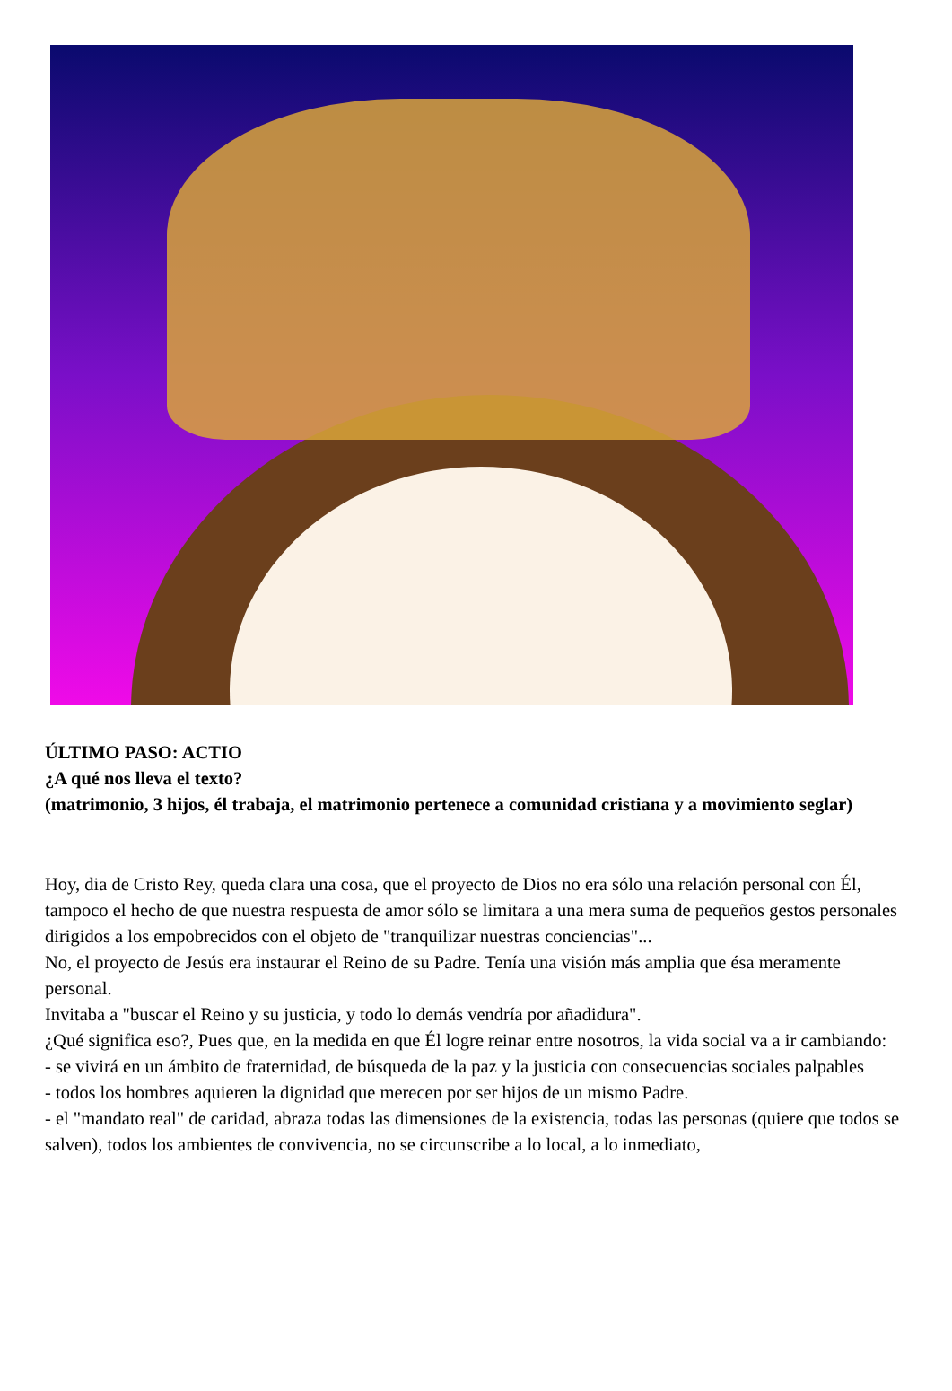ÚLTIMO PASO: ACTIO
¿A qué nos lleva el texto?
(matrimonio, 3 hijos, él trabaja, el matrimonio pertenece a comunidad cristiana y a movimiento seglar)
Hoy, dia de Cristo Rey, queda clara una cosa, que el proyecto de Dios no era sólo una relación personal con Él, tampoco el hecho de que nuestra respuesta de amor sólo se limitara a una mera suma de pequeños gestos personales dirigidos a los empobrecidos con el objeto de "tranquilizar nuestras conciencias"...
No, el proyecto de Jesús era instaurar el Reino de su Padre. Tenía una visión más amplia que ésa meramente personal.
Invitaba a "buscar el Reino y su justicia, y todo lo demás vendría por añadidura".
¿Qué significa eso?, Pues que, en la medida en que Él logre reinar entre nosotros, la vida social va a ir cambiando:
- se vivirá en un ámbito de fraternidad, de búsqueda de la paz y la justicia con consecuencias sociales palpables
- todos los hombres aquieren la dignidad que merecen por ser hijos de un mismo Padre.
- el "mandato real" de caridad, abraza todas las dimensiones de la existencia, todas las personas (quiere que todos se salven), todos los ambientes de convivencia, no se circunscribe a lo local, a lo inmediato,